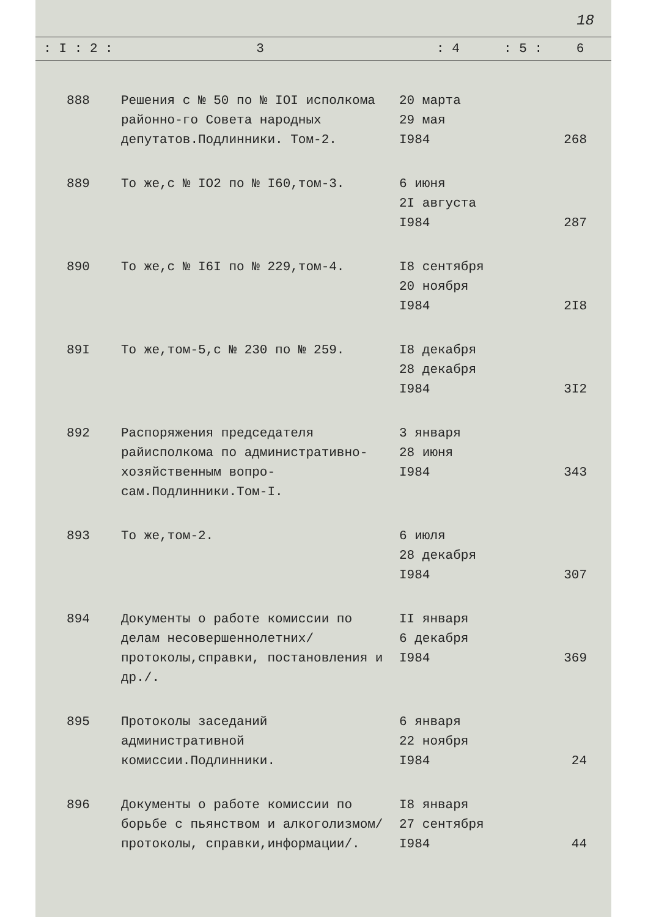18
| : I : 2 : | 3 | : 4 | : 5 : | 6 |
| --- | --- | --- | --- | --- |
| 888 | Решения с № 50 по № IOI исполкома районно-го Совета народных депутатов.Подлинники. Том-2. | 20 марта 29 мая I984 | | 268 |
| 889 | То же,с № IO2 по № I60,том-3. | 6 июня 2I августа I984 | | 287 |
| 890 | То же,с № I6I по № 229,том-4. | I8 сентября 20 ноября I984 | | 2I8 |
| 89I | То же,том-5,с № 230 по № 259. | I8 декабря 28 декабря I984 | | 3I2 |
| 892 | Распоряжения председателя райисполкома по административно-хозяйственным вопро-сам.Подлинники.Том-I. | 3 января 28 июня I984 | | 343 |
| 893 | То же,том-2. | 6 июля 28 декабря I984 | | 307 |
| 894 | Документы о работе комиссии по делам несовершеннолетних/протоколы,справки, постановления и др./. | II января 6 декабря I984 | | 369 |
| 895 | Протоколы заседаний административной комиссии.Подлинники. | 6 января 22 ноября I984 | | 24 |
| 896 | Документы о работе комиссии по борьбе с пьянством и алкоголизмом/протоколы, справки,информации/. | I8 января 27 сентября I984 | | 44 |